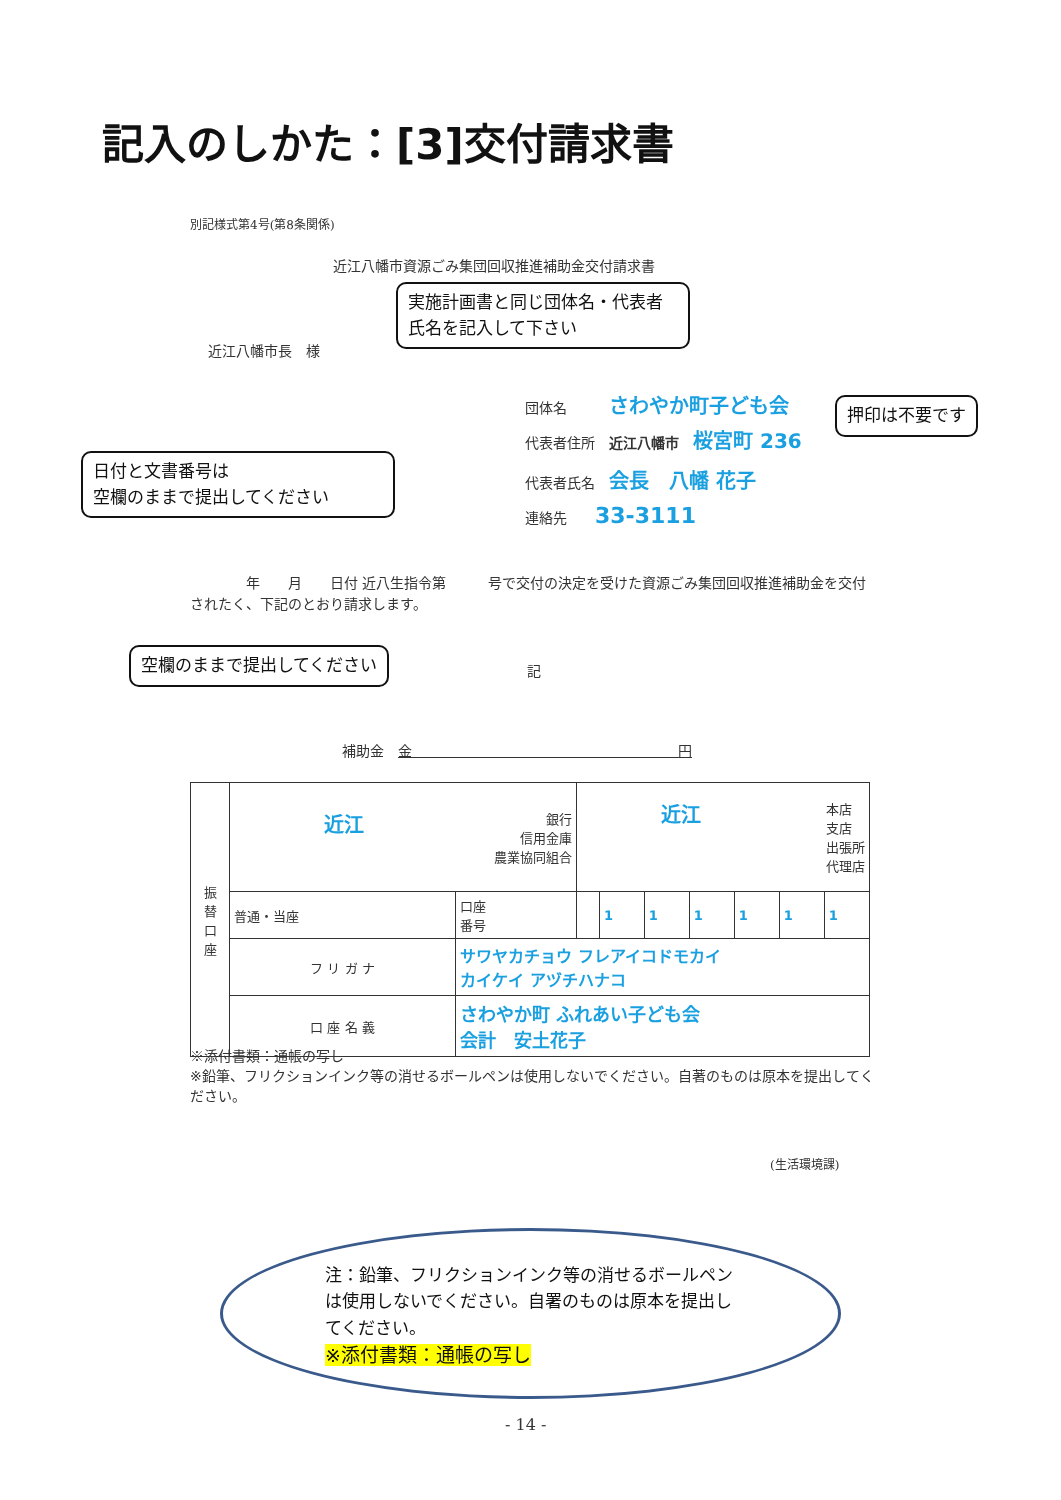記入のしかた：[3]交付請求書
別記様式第4号(第8条関係)
近江八幡市資源ごみ集団回収推進補助金交付請求書
実施計画書と同じ団体名・代表者氏名を記入して下さい
近江八幡市長　様
団体名　　　さわやか町子ども会 押印は不要です
代表者住所　近江八幡市　桜宮町 236
日付と文書番号は
空欄のままで提出してください
代表者氏名　会長　八幡 花子
連絡先　　33-3111
　　　　年　　月　　日付 近八生指令第　　　号で交付の決定を受けた資源ごみ集団回収推進補助金を交付されたく、下記のとおり請求します。
空欄のままで提出してください
記
補助金　金　　　　　　　　　　　　　　　　　　　円
| 振 替 口 座 | 近江 銀行 信用金庫 農業協同組合 | | 近江 本店 支店 出張所 代理店 | | | | | | |
| | 普通・当座 | 口座 番号 | | 1 | 1 | 1 | 1 | 1 | 1 |
| | フ リ ガ ナ | サワヤカチョウ フレアイコドモカイ カイケイ アヅチハナコ | | | | | | | |
| | 口 座 名 義 | さわやか町 ふれあい子ども会 会計 安土花子 | | | | | | | |
※添付書類：通帳の写し
※鉛筆、フリクションインク等の消せるボールペンは使用しないでください。自著のものは原本を提出してください。
(生活環境課)
注：鉛筆、フリクションインク等の消せるボールペンは使用しないでください。自署のものは原本を提出してください。
※添付書類：通帳の写し
- 14 -